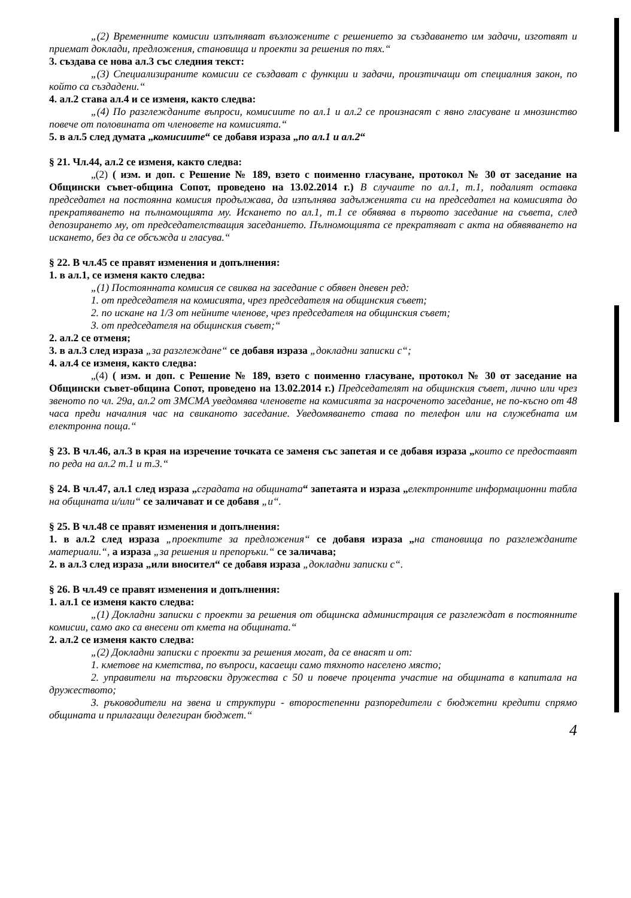„(2) Временните комисии изпълняват възложените с решението за създаването им задачи, изготвят и приемат доклади, предложения, становища и проекти за решения по тях.“
3. създава се нова ал.3 със следния текст:
„(3) Специализираните комисии се създават с функции и задачи, произтичащи от специалния закон, по който са създадени.“
4. ал.2 става ал.4 и се изменя, както следва:
„(4) По разглежданите въпроси, комисиите по ал.1 и ал.2 се произнасят с явно гласуване и мнозинство повече от половината от членовете на комисията.“
5. в ал.5 след думата „комисиите“ се добавя израза „по ал.1 и ал.2“
§ 21. Чл.44, ал.2 се изменя, както следва:
„(2) ( изм. и доп. с Решение № 189, взето с поименно гласуване, протокол № 30 от заседание на Общински съвет-община Сопот, проведено на 13.02.2014 г.) В случаите по ал.1, т.1, подалият оставка председател на постоянна комисия продължава, да изпълнява задълженията си на председател на комисията до прекратяването на пълномощията му. Искането по ал.1, т.1 се обявява в първото заседание на съвета, след депозирането му, от председателстващия заседанието. Пълномощията се прекратяват с акта на обявяването на искането, без да се обсъжда и гласува.“
§ 22. В чл.45 се правят изменения и допълнения:
1. в ал.1, се изменя както следва:
„(1) Постоянната комисия се свиква на заседание с обявен дневен ред:
1. от председателя на комисията, чрез председателя на общинския съвет;
2. по искане на 1/3 от нейните членове, чрез председателя на общинския съвет;
3. от председателя на общинския съвет;“
2. ал.2 се отменя;
3. в ал.3 след израза „за разглеждане“ се добавя израза „докладни записки с“;
4. ал.4 се изменя, както следва:
„(4) ( изм. и доп. с Решение № 189, взето с поименно гласуване, протокол № 30 от заседание на Общински съвет-община Сопот, проведено на 13.02.2014 г.) Председателят на общинския съвет, лично или чрез звеното по чл. 29а, ал.2 от ЗМСМА уведомява членовете на комисията за насроченото заседание, не по-късно от 48 часа преди началния час на свиканото заседание. Уведомяването става по телефон или на служебната им електронна поща.“
§ 23. В чл.46, ал.3 в края на изречение точката се заменя със запетая и се добавя израза „които се предоставят по реда на ал.2 т.1 и т.3.“
§ 24. В чл.47, ал.1 след израза „сградата на общината“ запетаята и израза „електронните информационни табла на общината и/или“ се заличават и се добавя „и“.
§ 25. В чл.48 се правят изменения и допълнения:
1. в ал.2 след израза „проектите за предложения“ се добавя израза „на становища по разглежданите материали.“, а израза „за решения и препоръки.“ се заличава;
2. в ал.3 след израза „или вносител“ се добавя израза „докладни записки с“.
§ 26. В чл.49 се правят изменения и допълнения:
1. ал.1 се изменя както следва:
„(1) Докладни записки с проекти за решения от общинска администрация се разглеждат в постоянните комисии, само ако са внесени от кмета на общината.“
2. ал.2 се изменя както следва:
„(2) Докладни записки с проекти за решения могат, да се внасят и от:
1. кметове на кметства, по въпроси, касаещи само тяхното населено място;
2. управители на търговски дружества с 50 и повече процента участие на общината в капитала на дружеството;
3. ръководители на звена и структури - второстепенни разпоредители с бюджетни кредити спрямо общината и прилагащи делегиран бюджет.“
4